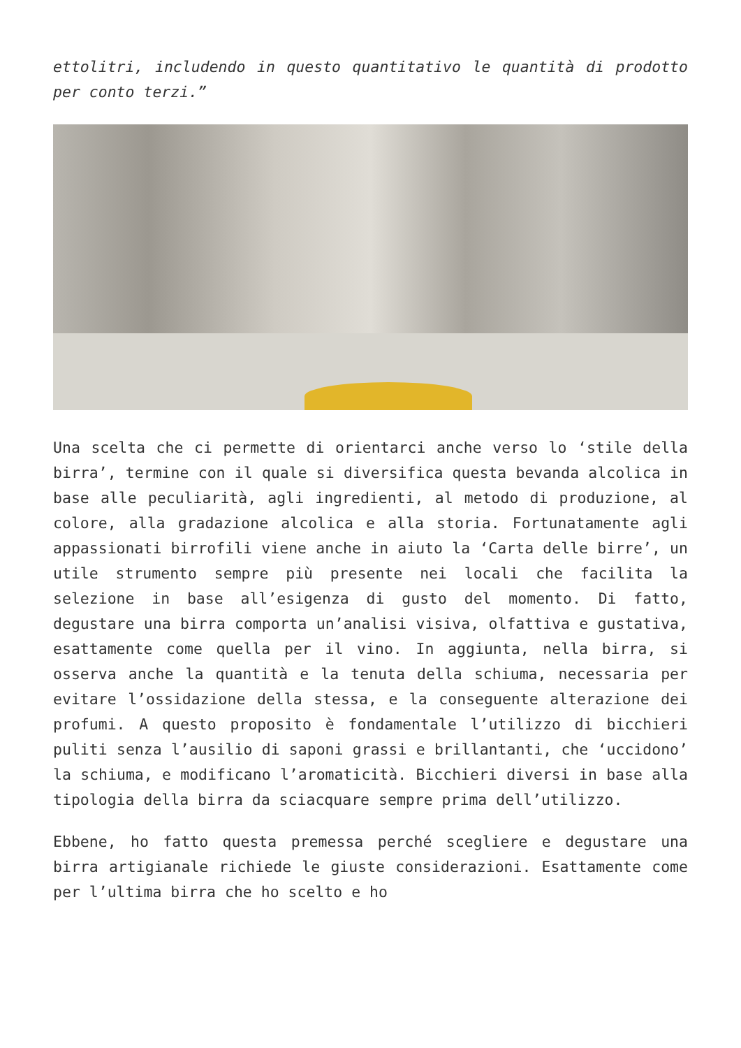ettolitri, includendo in questo quantitativo le quantità di prodotto per conto terzi.”
Una scelta che ci permette di orientarci anche verso lo ‘stile della birra’, termine con il quale si diversifica questa bevanda alcolica in base alle peculiarità, agli ingredienti, al metodo di produzione, al colore, alla gradazione alcolica e alla storia. Fortunatamente agli appassionati birrofili viene anche in aiuto la ‘Carta delle birre’, un utile strumento sempre più presente nei locali che facilita la selezione in base all’esigenza di gusto del momento. Di fatto, degustare una birra comporta un’analisi visiva, olfattiva e gustativa, esattamente come quella per il vino. In aggiunta, nella birra, si osserva anche la quantità e la tenuta della schiuma, necessaria per evitare l’ossidazione della stessa, e la conseguente alterazione dei profumi. A questo proposito è fondamentale l’utilizzo di bicchieri puliti senza l’ausilio di saponi grassi e brillantanti, che ‘uccidono’ la schiuma, e modificano l’aromaticità. Bicchieri diversi in base alla tipologia della birra da sciacquare sempre prima dell’utilizzo.
Ebbene, ho fatto questa premessa perché scegliere e degustare una birra artigianale richiede le giuste considerazioni. Esattamente come per l’ultima birra che ho scelto e ho